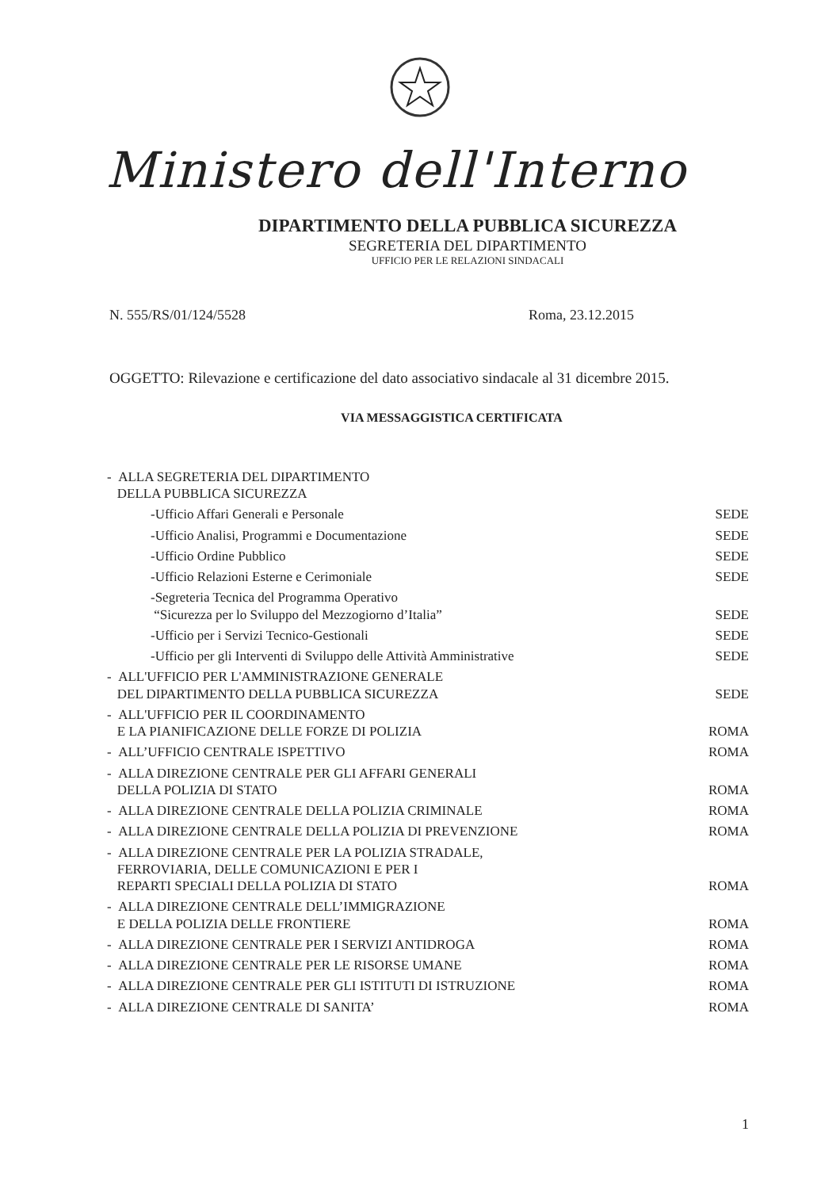Ministero dell'Interno
DIPARTIMENTO DELLA PUBBLICA SICUREZZA
SEGRETERIA DEL DIPARTIMENTO
UFFICIO PER LE RELAZIONI SINDACALI
N. 555/RS/01/124/5528 Roma, 23.12.2015
OGGETTO: Rilevazione e certificazione del dato associativo sindacale al 31 dicembre 2015.
VIA MESSAGGISTICA CERTIFICATA
- ALLA SEGRETERIA DEL DIPARTIMENTO
DELLA PUBBLICA SICUREZZA
-Ufficio Affari Generali e Personale SEDE
-Ufficio Analisi, Programmi e Documentazione SEDE
-Ufficio Ordine Pubblico SEDE
-Ufficio Relazioni Esterne e Cerimoniale SEDE
-Segreteria Tecnica del Programma Operativo
“Sicurezza per lo Sviluppo del Mezzogiorno d’Italia” SEDE
-Ufficio per i Servizi Tecnico-Gestionali SEDE
-Ufficio per gli Interventi di Sviluppo delle Attività Amministrative SEDE
- ALL'UFFICIO PER L'AMMINISTRAZIONE GENERALE
DEL DIPARTIMENTO DELLA PUBBLICA SICUREZZA SEDE
- ALL'UFFICIO PER IL COORDINAMENTO
E LA PIANIFICAZIONE DELLE FORZE DI POLIZIA ROMA
- ALL’UFFICIO CENTRALE ISPETTIVO ROMA
- ALLA DIREZIONE CENTRALE PER GLI AFFARI GENERALI
DELLA POLIZIA DI STATO ROMA
- ALLA DIREZIONE CENTRALE DELLA POLIZIA CRIMINALE ROMA
- ALLA DIREZIONE CENTRALE DELLA POLIZIA DI PREVENZIONE ROMA
- ALLA DIREZIONE CENTRALE PER LA POLIZIA STRADALE,
FERROVIARIA, DELLE COMUNICAZIONI E PER I
REPARTI SPECIALI DELLA POLIZIA DI STATO ROMA
- ALLA DIREZIONE CENTRALE DELL’IMMIGRAZIONE
E DELLA POLIZIA DELLE FRONTIERE ROMA
- ALLA DIREZIONE CENTRALE PER I SERVIZI ANTIDROGA ROMA
- ALLA DIREZIONE CENTRALE PER LE RISORSE UMANE ROMA
- ALLA DIREZIONE CENTRALE PER GLI ISTITUTI DI ISTRUZIONE ROMA
- ALLA DIREZIONE CENTRALE DI SANITA’ ROMA
1